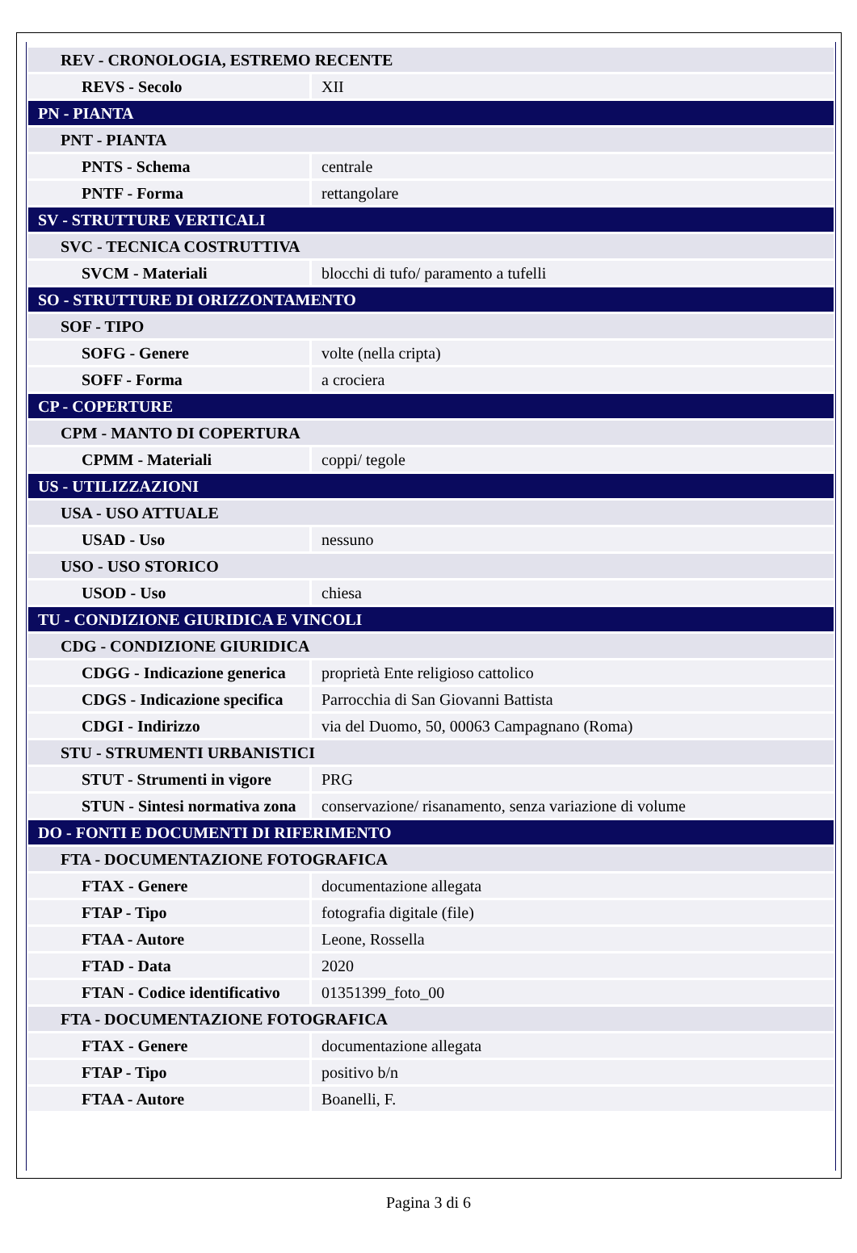| REV - CRONOLOGIA, ESTREMO RECENTE | |
| REVS - Secolo | XII |
| PN - PIANTA | |
| PNT - PIANTA | |
| PNTS - Schema | centrale |
| PNTF - Forma | rettangolare |
| SV - STRUTTURE VERTICALI | |
| SVC - TECNICA COSTRUTTIVA | |
| SVCM - Materiali | blocchi di tufo/ paramento a tufelli |
| SO - STRUTTURE DI ORIZZONTAMENTO | |
| SOF - TIPO | |
| SOFG - Genere | volte (nella cripta) |
| SOFF - Forma | a crociera |
| CP - COPERTURE | |
| CPM - MANTO DI COPERTURA | |
| CPMM - Materiali | coppi/ tegole |
| US - UTILIZZAZIONI | |
| USA - USO ATTUALE | |
| USAD - Uso | nessuno |
| USO - USO STORICO | |
| USOD - Uso | chiesa |
| TU - CONDIZIONE GIURIDICA E VINCOLI | |
| CDG - CONDIZIONE GIURIDICA | |
| CDGG - Indicazione generica | proprietà Ente religioso cattolico |
| CDGS - Indicazione specifica | Parrocchia di San Giovanni Battista |
| CDGI - Indirizzo | via del Duomo, 50, 00063 Campagnano (Roma) |
| STU - STRUMENTI URBANISTICI | |
| STUT - Strumenti in vigore | PRG |
| STUN - Sintesi normativa zona | conservazione/ risanamento, senza variazione di volume |
| DO - FONTI E DOCUMENTI DI RIFERIMENTO | |
| FTA - DOCUMENTAZIONE FOTOGRAFICA | |
| FTAX - Genere | documentazione allegata |
| FTAP - Tipo | fotografia digitale (file) |
| FTAA - Autore | Leone, Rossella |
| FTAD - Data | 2020 |
| FTAN - Codice identificativo | 01351399_foto_00 |
| FTA - DOCUMENTAZIONE FOTOGRAFICA | |
| FTAX - Genere | documentazione allegata |
| FTAP - Tipo | positivo b/n |
| FTAA - Autore | Boanelli, F. |
Pagina 3 di 6